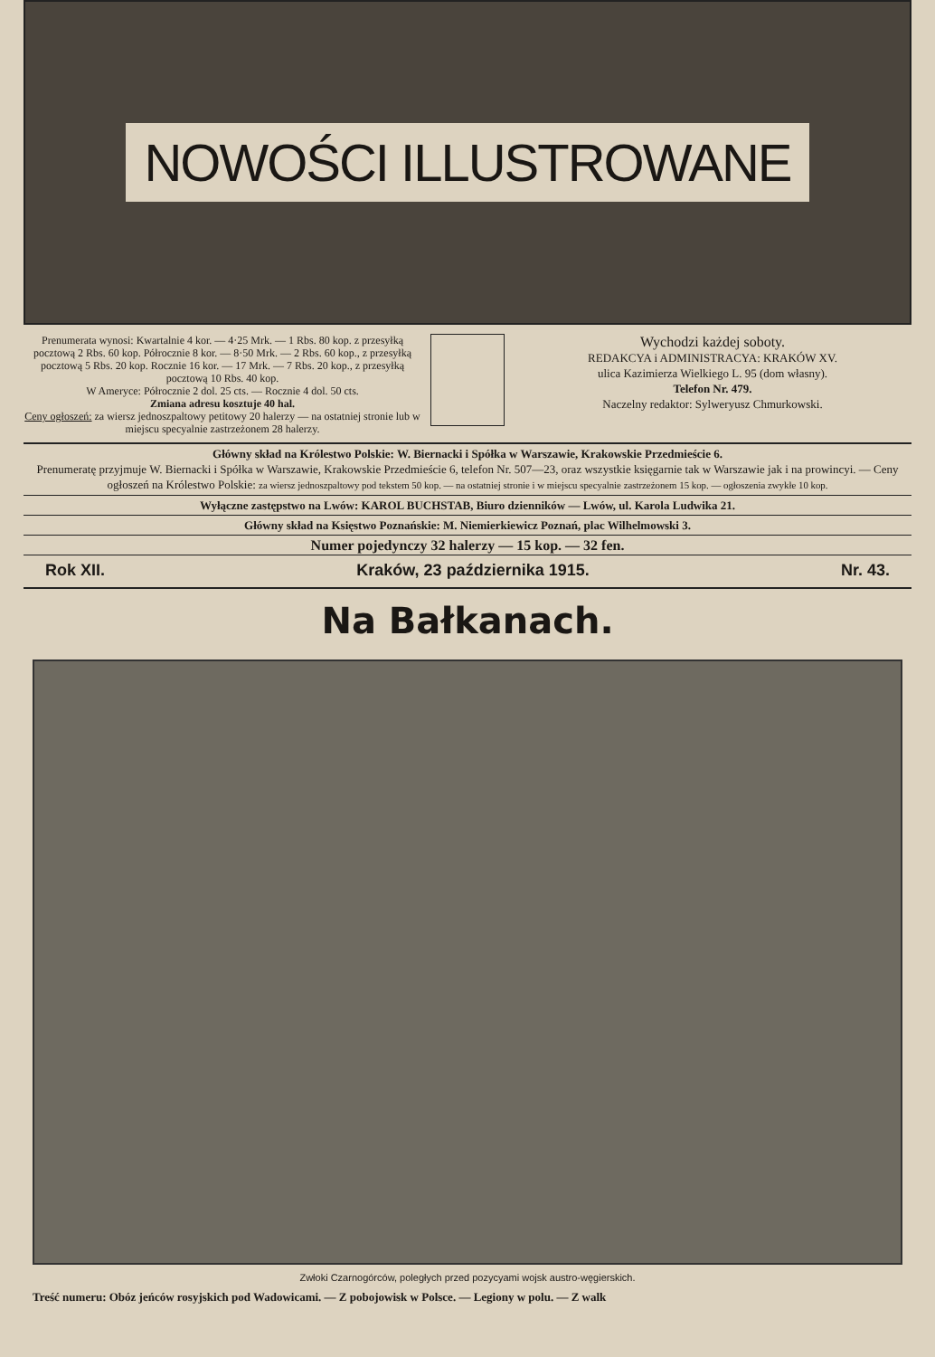NOWOŚCI ILLUSTROWANE
Prenumerata wynosi: Kwartalnie 4 kor. — 4·25 Mrk. — 1 Rbs. 80 kop. z przesyłką pocztową 2 Rbs. 60 kop. Półrocznie 8 kor. — 8·50 Mrk. — 2 Rbs. 60 kop., z przesyłką pocztową 5 Rbs. 20 kop. Rocznie 16 kor. — 17 Mrk. — 7 Rbs. 20 kop., z przesyłką pocztową 10 Rbs. 40 kop.
W Ameryce: Półrocznie 2 dol. 25 cts. — Rocznie 4 dol. 50 cts.
Zmiana adresu kosztuje 40 hal.
Ceny ogłoszeń: za wiersz jednoszpaltowy petitowy 20 halerzy — na ostatniej stronie lub w miejscu specyalnie zastrzeżonem 28 halerzy.
Wychodzi każdej soboty.
REDAKCYA i ADMINISTRACYA: KRAKÓW XV.
ulica Kazimierza Wielkiego L. 95 (dom własny).
Telefon Nr. 479.
Naczelny redaktor: Sylweryusz Chmurkowski.
Główny skład na Królestwo Polskie: W. Biernacki i Spółka w Warszawie, Krakowskie Przedmieście 6.
Prenumeratę przyjmuje W. Biernacki i Spółka w Warszawie, Krakowskie Przedmieście 6, telefon Nr. 507—23, oraz wszystkie księgarnie tak w Warszawie jak i na prowincyi. — Ceny ogłoszeń na Królestwo Polskie: za wiersz jednoszpaltowy pod tekstem 50 kop. — na ostatniej stronie i w miejscu specyalnie zastrzeżonem 15 kop. — ogłoszenia zwykłe 10 kop.
Wyłączne zastępstwo na Lwów: KAROL BUCHSTAB, Biuro dzienników — Lwów, ul. Karola Ludwika 21.
Główny skład na Księstwo Poznańskie: M. Niemierkiewicz Poznań, plac Wilhelmowski 3.
Numer pojedynczy 32 halerzy — 15 kop. — 32 fen.
Rok XII. Kraków, 23 października 1915. Nr. 43.
Na Bałkanach.
Zwłoki Czarnogórców, poległych przed pozycyami wojsk austro-węgierskich.
Treść numeru: Obóz jeńców rosyjskich pod Wadowicami. — Z pobojowisk w Polsce. — Legiony w polu. — Z walk